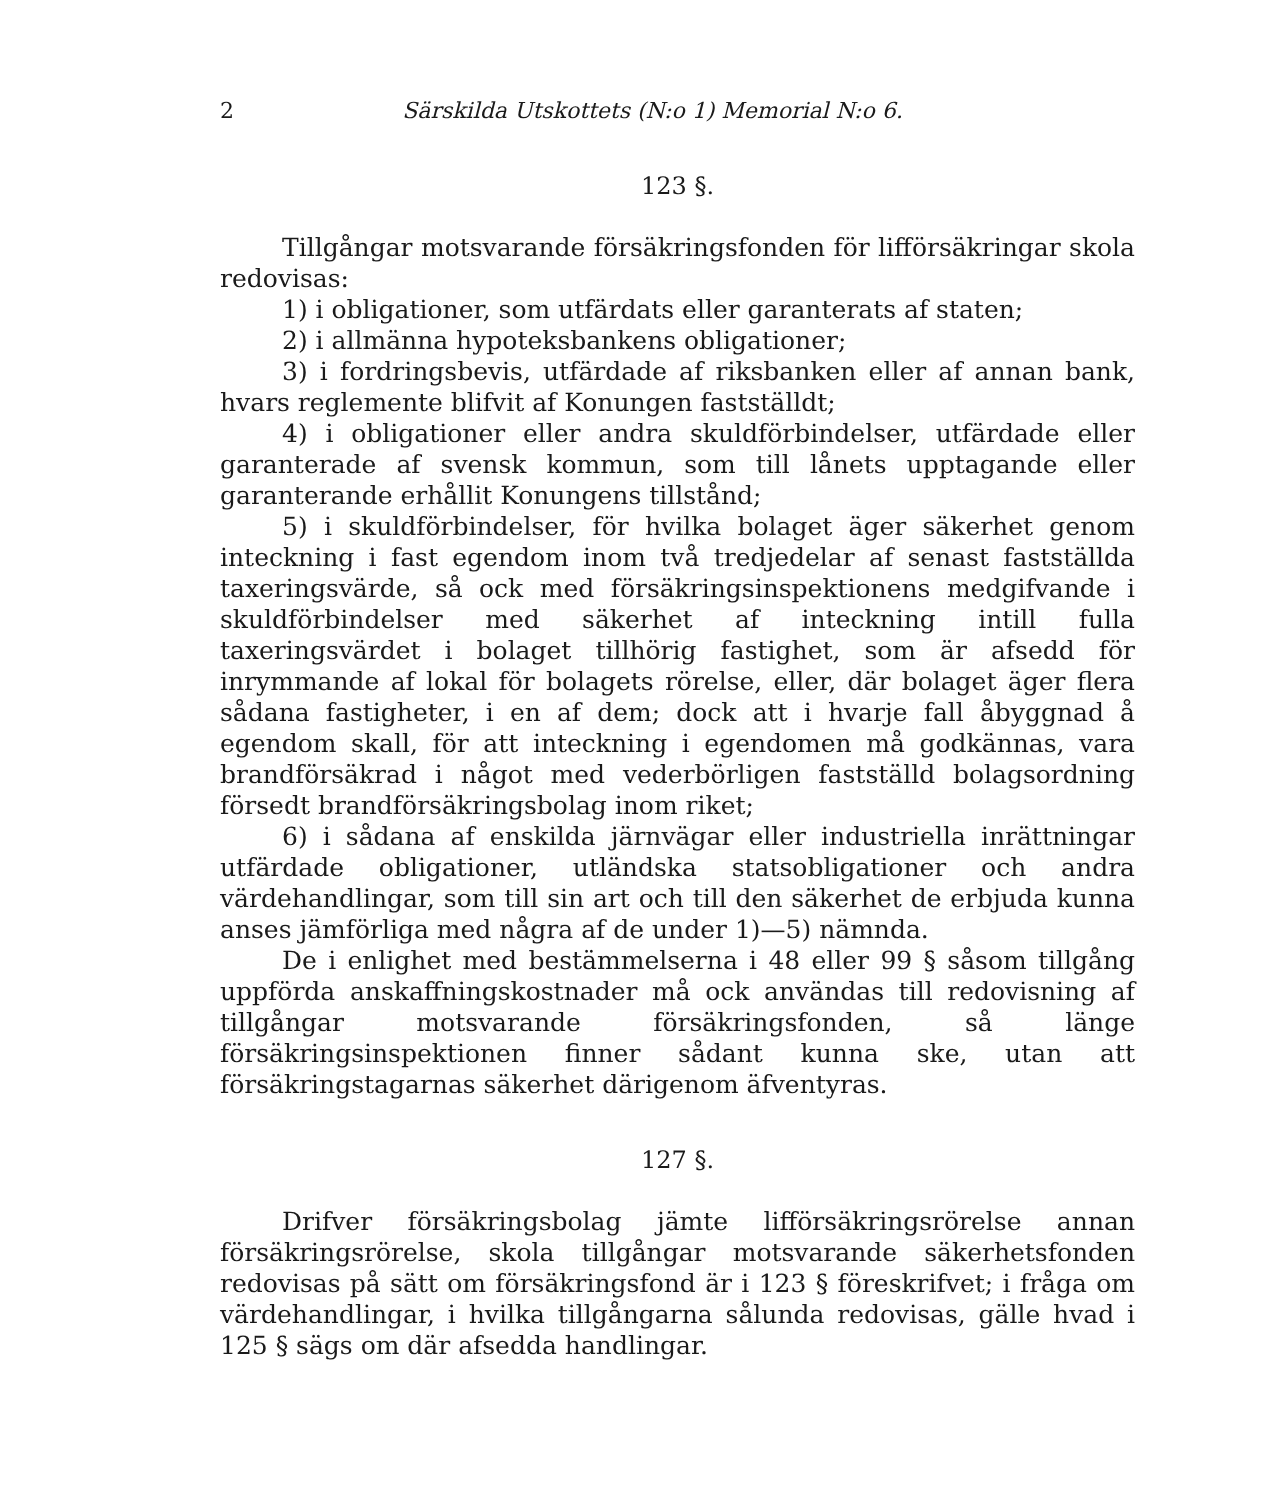2 Särskilda Utskottets (N:o 1) Memorial N:o 6.
123 §.
Tillgångar motsvarande försäkringsfonden för lifförsäkringar skola redovisas:
1) i obligationer, som utfärdats eller garanterats af staten;
2) i allmänna hypoteksbankens obligationer;
3) i fordringsbevis, utfärdade af riksbanken eller af annan bank, hvars reglemente blifvit af Konungen fastställdt;
4) i obligationer eller andra skuldförbindelser, utfärdade eller garanterade af svensk kommun, som till lånets upptagande eller garanterande erhållit Konungens tillstånd;
5) i skuldförbindelser, för hvilka bolaget äger säkerhet genom inteckning i fast egendom inom två tredjedelar af senast fastställda taxeringsvärde, så ock med försäkringsinspektionens medgifvande i skuldförbindelser med säkerhet af inteckning intill fulla taxeringsvärdet i bolaget tillhörig fastighet, som är afsedd för inrymmande af lokal för bolagets rörelse, eller, där bolaget äger flera sådana fastigheter, i en af dem; dock att i hvarje fall åbyggnad å egendom skall, för att inteckning i egendomen må godkännas, vara brandförsäkrad i något med vederbörligen fastställd bolagsordning försedt brandförsäkringsbolag inom riket;
6) i sådana af enskilda järnvägar eller industriella inrättningar utfärdade obligationer, utländska statsobligationer och andra värdehandlingar, som till sin art och till den säkerhet de erbjuda kunna anses jämförliga med några af de under 1)—5) nämnda.
De i enlighet med bestämmelserna i 48 eller 99 § såsom tillgång uppförda anskaffningskostnader må ock användas till redovisning af tillgångar motsvarande försäkringsfonden, så länge försäkringsinspektionen finner sådant kunna ske, utan att försäkringstagarnas säkerhet därigenom äfventyras.
127 §.
Drifver försäkringsbolag jämte lifförsäkringsrörelse annan försäkringsrörelse, skola tillgångar motsvarande säkerhetsfonden redovisas på sätt om försäkringsfond är i 123 § föreskrifvet; i fråga om värdehandlingar, i hvilka tillgångarna sålunda redovisas, gälle hvad i 125 § sägs om där afsedda handlingar.